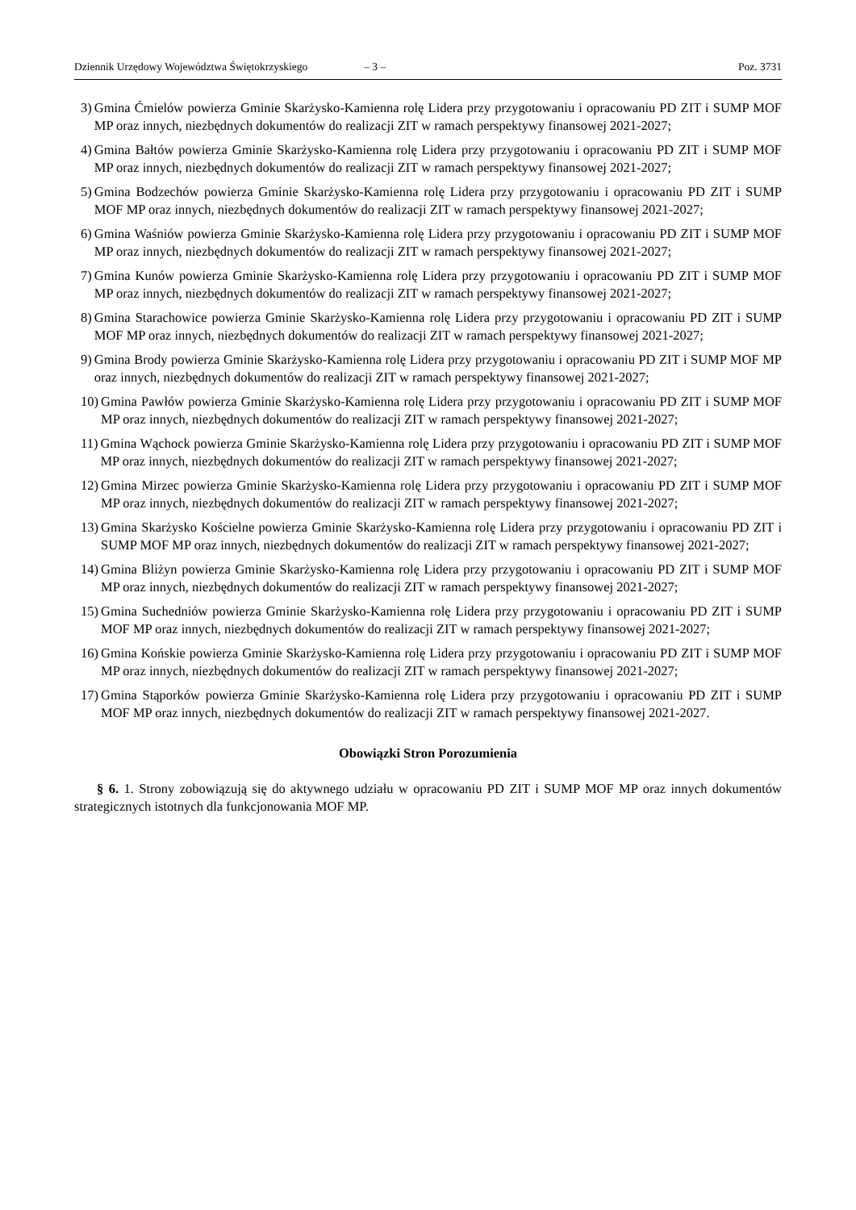Dziennik Urzędowy Województwa Świętokrzyskiego – 3 – Poz. 3731
3) Gmina Ćmielów powierza Gminie Skarżysko-Kamienna rolę Lidera przy przygotowaniu i opracowaniu PD ZIT i SUMP MOF MP oraz innych, niezbędnych dokumentów do realizacji ZIT w ramach perspektywy finansowej 2021-2027;
4) Gmina Bałtów powierza Gminie Skarżysko-Kamienna rolę Lidera przy przygotowaniu i opracowaniu PD ZIT i SUMP MOF MP oraz innych, niezbędnych dokumentów do realizacji ZIT w ramach perspektywy finansowej 2021-2027;
5) Gmina Bodzechów powierza Gminie Skarżysko-Kamienna rolę Lidera przy przygotowaniu i opracowaniu PD ZIT i SUMP MOF MP oraz innych, niezbędnych dokumentów do realizacji ZIT w ramach perspektywy finansowej 2021-2027;
6) Gmina Waśniów powierza Gminie Skarżysko-Kamienna rolę Lidera przy przygotowaniu i opracowaniu PD ZIT i SUMP MOF MP oraz innych, niezbędnych dokumentów do realizacji ZIT w ramach perspektywy finansowej 2021-2027;
7) Gmina Kunów powierza Gminie Skarżysko-Kamienna rolę Lidera przy przygotowaniu i opracowaniu PD ZIT i SUMP MOF MP oraz innych, niezbędnych dokumentów do realizacji ZIT w ramach perspektywy finansowej 2021-2027;
8) Gmina Starachowice powierza Gminie Skarżysko-Kamienna rolę Lidera przy przygotowaniu i opracowaniu PD ZIT i SUMP MOF MP oraz innych, niezbędnych dokumentów do realizacji ZIT w ramach perspektywy finansowej 2021-2027;
9) Gmina Brody powierza Gminie Skarżysko-Kamienna rolę Lidera przy przygotowaniu i opracowaniu PD ZIT i SUMP MOF MP oraz innych, niezbędnych dokumentów do realizacji ZIT w ramach perspektywy finansowej 2021-2027;
10) Gmina Pawłów powierza Gminie Skarżysko-Kamienna rolę Lidera przy przygotowaniu i opracowaniu PD ZIT i SUMP MOF MP oraz innych, niezbędnych dokumentów do realizacji ZIT w ramach perspektywy finansowej 2021-2027;
11) Gmina Wąchock powierza Gminie Skarżysko-Kamienna rolę Lidera przy przygotowaniu i opracowaniu PD ZIT i SUMP MOF MP oraz innych, niezbędnych dokumentów do realizacji ZIT w ramach perspektywy finansowej 2021-2027;
12) Gmina Mirzec powierza Gminie Skarżysko-Kamienna rolę Lidera przy przygotowaniu i opracowaniu PD ZIT i SUMP MOF MP oraz innych, niezbędnych dokumentów do realizacji ZIT w ramach perspektywy finansowej 2021-2027;
13) Gmina Skarżysko Kościelne powierza Gminie Skarżysko-Kamienna rolę Lidera przy przygotowaniu i opracowaniu PD ZIT i SUMP MOF MP oraz innych, niezbędnych dokumentów do realizacji ZIT w ramach perspektywy finansowej 2021-2027;
14) Gmina Bliżyn powierza Gminie Skarżysko-Kamienna rolę Lidera przy przygotowaniu i opracowaniu PD ZIT i SUMP MOF MP oraz innych, niezbędnych dokumentów do realizacji ZIT w ramach perspektywy finansowej 2021-2027;
15) Gmina Suchedniów powierza Gminie Skarżysko-Kamienna rolę Lidera przy przygotowaniu i opracowaniu PD ZIT i SUMP MOF MP oraz innych, niezbędnych dokumentów do realizacji ZIT w ramach perspektywy finansowej 2021-2027;
16) Gmina Końskie powierza Gminie Skarżysko-Kamienna rolę Lidera przy przygotowaniu i opracowaniu PD ZIT i SUMP MOF MP oraz innych, niezbędnych dokumentów do realizacji ZIT w ramach perspektywy finansowej 2021-2027;
17) Gmina Stąporków powierza Gminie Skarżysko-Kamienna rolę Lidera przy przygotowaniu i opracowaniu PD ZIT i SUMP MOF MP oraz innych, niezbędnych dokumentów do realizacji ZIT w ramach perspektywy finansowej 2021-2027.
Obowiązki Stron Porozumienia
§ 6. 1. Strony zobowiązują się do aktywnego udziału w opracowaniu PD ZIT i SUMP MOF MP oraz innych dokumentów strategicznych istotnych dla funkcjonowania MOF MP.